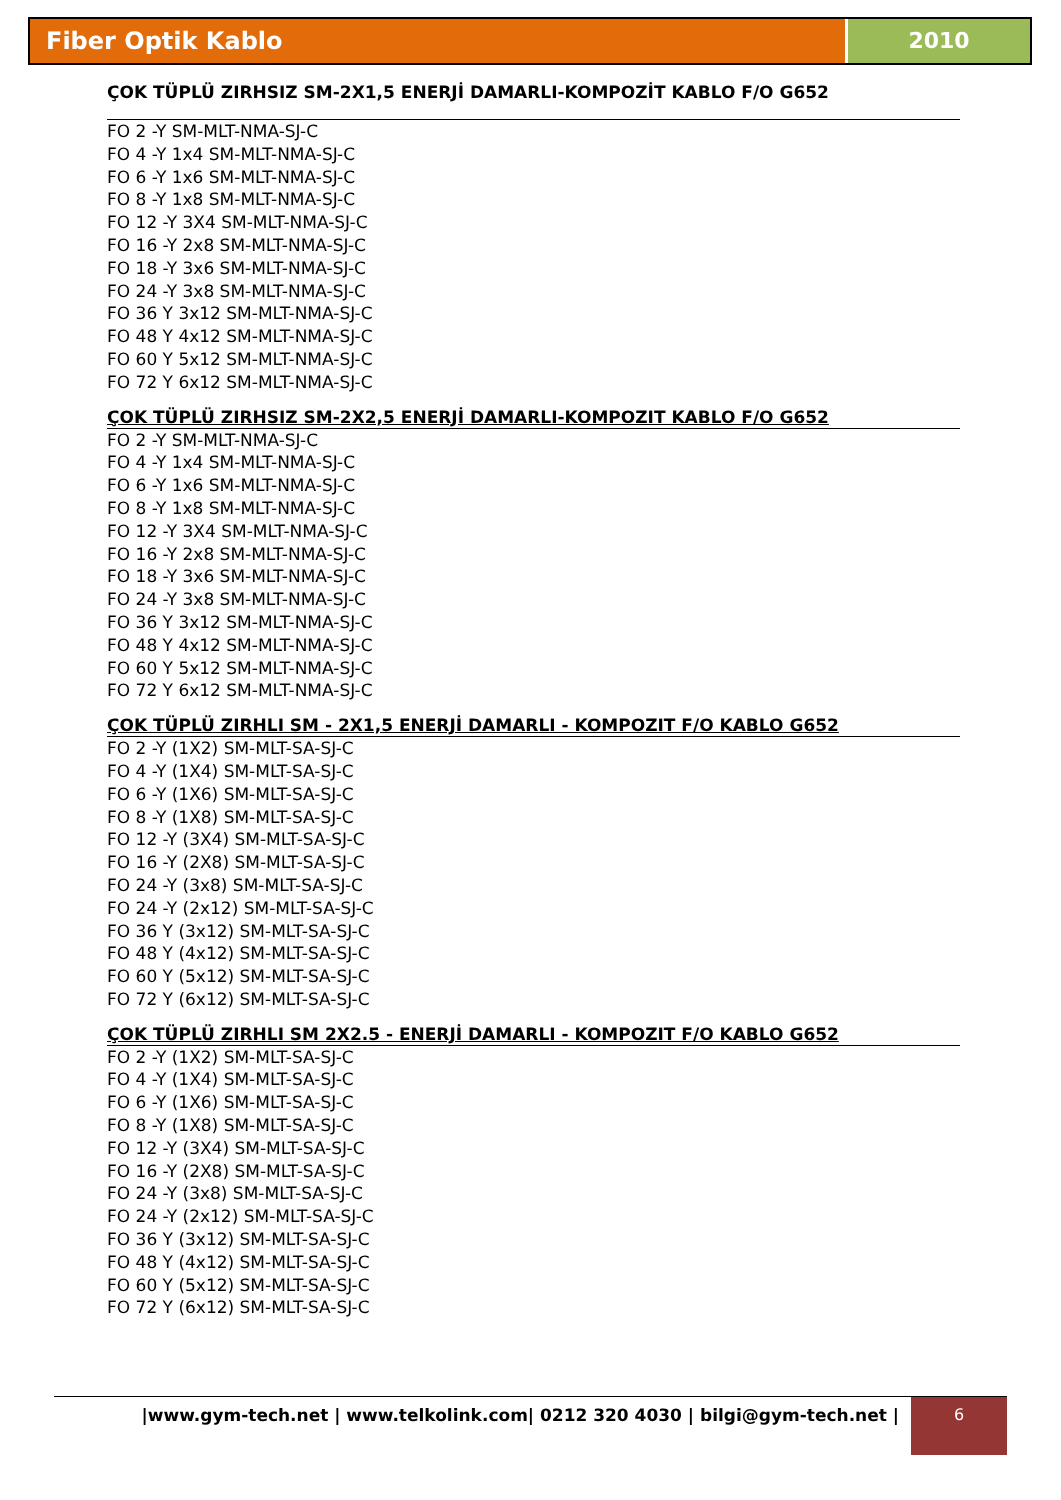Fiber Optik Kablo 2010
ÇOK TÜPLÜ ZIRHSIZ SM-2X1,5 ENERJİ DAMARLI-KOMPOZİT KABLO F/O G652
FO 2 -Y SM-MLT-NMA-SJ-C
FO 4 -Y 1x4 SM-MLT-NMA-SJ-C
FO 6 -Y 1x6 SM-MLT-NMA-SJ-C
FO 8 -Y 1x8 SM-MLT-NMA-SJ-C
FO 12 -Y 3X4 SM-MLT-NMA-SJ-C
FO 16 -Y 2x8 SM-MLT-NMA-SJ-C
FO 18 -Y 3x6 SM-MLT-NMA-SJ-C
FO 24 -Y 3x8 SM-MLT-NMA-SJ-C
FO 36 Y 3x12 SM-MLT-NMA-SJ-C
FO 48 Y 4x12 SM-MLT-NMA-SJ-C
FO 60 Y 5x12 SM-MLT-NMA-SJ-C
FO 72 Y 6x12 SM-MLT-NMA-SJ-C
ÇOK TÜPLÜ ZIRHSIZ SM-2X2,5 ENERJİ DAMARLI-KOMPOZIT KABLO F/O G652
FO 2 -Y SM-MLT-NMA-SJ-C
FO 4 -Y 1x4 SM-MLT-NMA-SJ-C
FO 6 -Y 1x6 SM-MLT-NMA-SJ-C
FO 8 -Y 1x8 SM-MLT-NMA-SJ-C
FO 12 -Y 3X4 SM-MLT-NMA-SJ-C
FO 16 -Y 2x8 SM-MLT-NMA-SJ-C
FO 18 -Y 3x6 SM-MLT-NMA-SJ-C
FO 24 -Y 3x8 SM-MLT-NMA-SJ-C
FO 36 Y 3x12 SM-MLT-NMA-SJ-C
FO 48 Y 4x12 SM-MLT-NMA-SJ-C
FO 60 Y 5x12 SM-MLT-NMA-SJ-C
FO 72 Y 6x12 SM-MLT-NMA-SJ-C
ÇOK TÜPLÜ ZIRHLI SM - 2X1,5 ENERJİ DAMARLI - KOMPOZIT F/O KABLO G652
FO 2 -Y (1X2) SM-MLT-SA-SJ-C
FO 4 -Y (1X4) SM-MLT-SA-SJ-C
FO 6 -Y (1X6) SM-MLT-SA-SJ-C
FO 8 -Y (1X8) SM-MLT-SA-SJ-C
FO 12 -Y (3X4) SM-MLT-SA-SJ-C
FO 16 -Y (2X8) SM-MLT-SA-SJ-C
FO 24 -Y (3x8) SM-MLT-SA-SJ-C
FO 24 -Y (2x12) SM-MLT-SA-SJ-C
FO 36 Y (3x12) SM-MLT-SA-SJ-C
FO 48 Y (4x12) SM-MLT-SA-SJ-C
FO 60 Y (5x12) SM-MLT-SA-SJ-C
FO 72 Y (6x12) SM-MLT-SA-SJ-C
ÇOK TÜPLÜ ZIRHLI SM 2X2.5 - ENERJİ DAMARLI - KOMPOZIT F/O KABLO G652
FO 2 -Y (1X2) SM-MLT-SA-SJ-C
FO 4 -Y (1X4) SM-MLT-SA-SJ-C
FO 6 -Y (1X6) SM-MLT-SA-SJ-C
FO 8 -Y (1X8) SM-MLT-SA-SJ-C
FO 12 -Y (3X4) SM-MLT-SA-SJ-C
FO 16 -Y (2X8) SM-MLT-SA-SJ-C
FO 24 -Y (3x8) SM-MLT-SA-SJ-C
FO 24 -Y (2x12) SM-MLT-SA-SJ-C
FO 36 Y (3x12) SM-MLT-SA-SJ-C
FO 48 Y (4x12) SM-MLT-SA-SJ-C
FO 60 Y (5x12) SM-MLT-SA-SJ-C
FO 72 Y (6x12) SM-MLT-SA-SJ-C
|www.gym-tech.net | www.telkolink.com| 0212 320 4030 | bilgi@gym-tech.net |
6